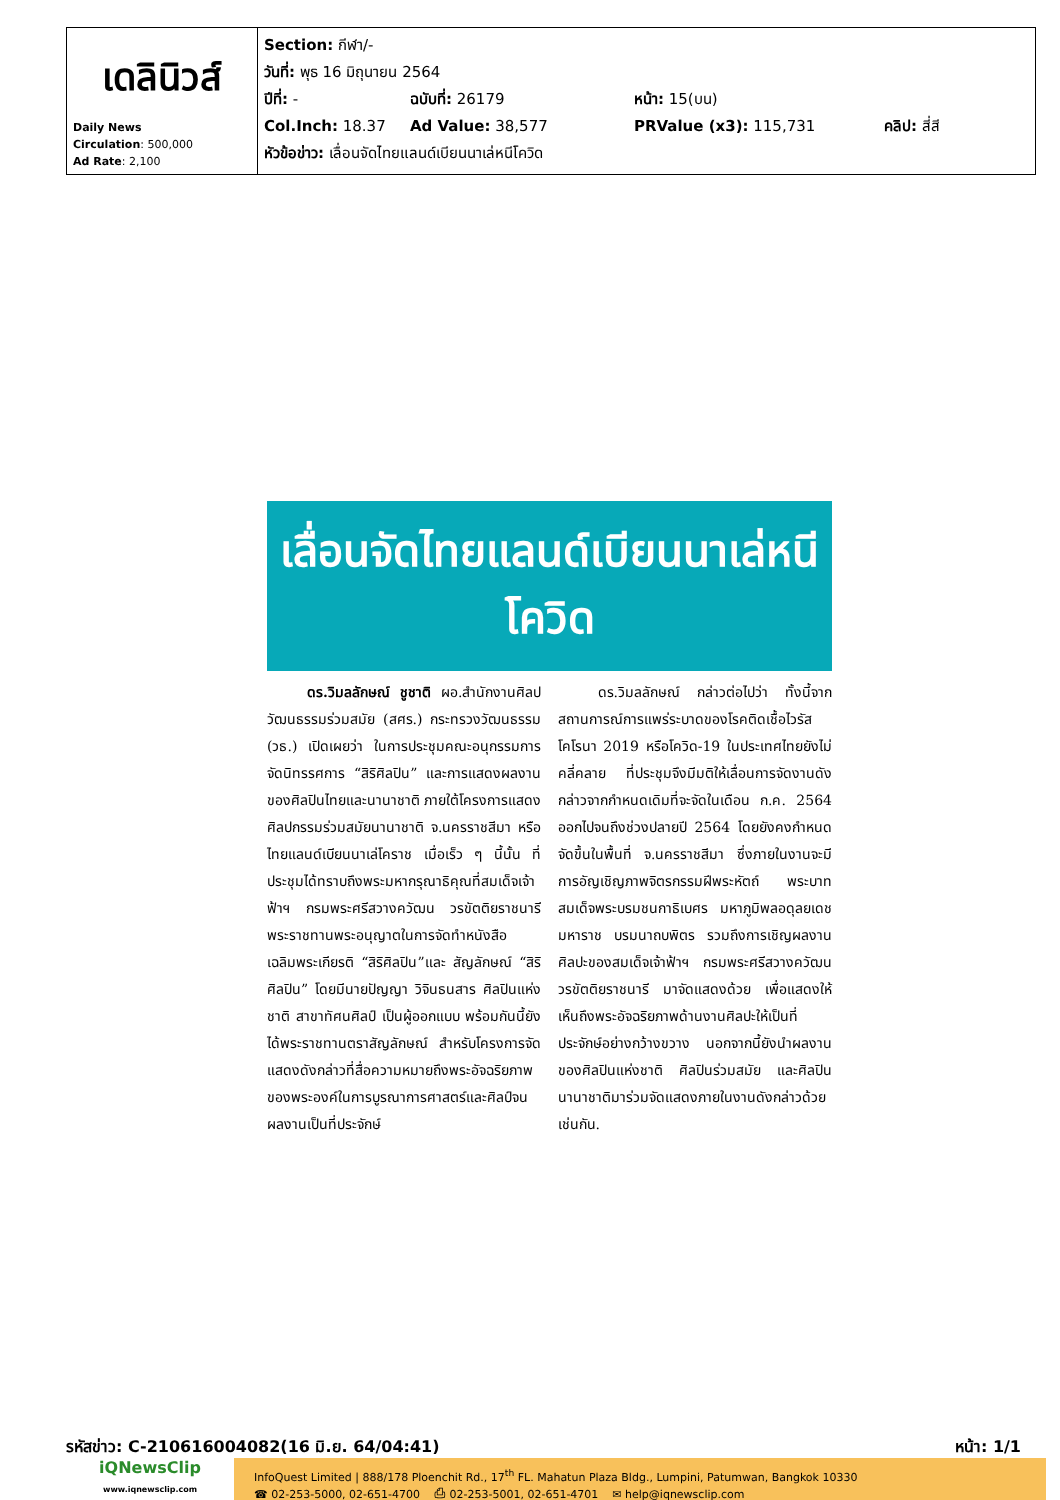| เดลินิวส์ Daily News Circulation : 500,000 Ad Rate : 2,100 | Section: กีฬา/- วันที่: พุธ 16 มิถุนายน 2564 ปีที่: - ฉบับที่: 26179 หน้า: 15(บน) Col.Inch: 18.37 Ad Value: 38,577 PRValue (x3): 115,731 คลิป: สี่สี หัวข้อข่าว: เลื่อนจัดไทยแลนด์เบียนนาเล่หนีโควิด |
เลื่อนจัดไทยแลนด์เบียนนาเล่หนีโควิด
ดร.วิมลลักษณ์ ชูชาติ ผอ.สำนักงานศิลปวัฒนธรรมร่วมสมัย (สศร.) กระทรวงวัฒนธรรม (วธ.) เปิดเผยว่า ในการประชุมคณะอนุกรรมการจัดนิทรรศการ “สิริศิลปิน” และการแสดงผลงานของศิลปินไทยและนานาชาติ ภายใต้โครงการแสดงศิลปกรรมร่วมสมัยนานาชาติ จ.นครราชสีมา หรือ ไทยแลนด์เบียนนาเล่โคราช เมื่อเร็ว ๆ นี้นั้น ที่ประชุมได้ทราบถึงพระมหากรุณาธิคุณที่สมเด็จเจ้าฟ้าฯ กรมพระศรีสวางควัฒน วรขัตติยราชนารี พระราชทานพระอนุญาตในการจัดทำหนังสือเฉลิมพระเกียรติ “สิริศิลปิน”และ สัญลักษณ์ “สิริศิลปิน” โดยมีนายปัญญา วิจินธนสาร ศิลปินแห่งชาติ สาขาทัศนศิลป์ เป็นผู้ออกแบบ พร้อมกันนี้ยังได้พระราชทานตราสัญลักษณ์ สำหรับโครงการจัดแสดงดังกล่าวที่สื่อความหมายถึงพระอัจฉริยภาพของพระองค์ในการบูรณาการศาสตร์และศิลป์จนผลงานเป็นที่ประจักษ์
ดร.วิมลลักษณ์ กล่าวต่อไปว่า ทั้งนี้จากสถานการณ์การแพร่ระบาดของโรคติดเชื้อไวรัสโคโรนา 2019 หรือโควิด-19 ในประเทศไทยยังไม่คลี่คลาย ที่ประชุมจึงมีมติให้เลื่อนการจัดงานดังกล่าวจากกำหนดเดิมที่จะจัดในเดือน ก.ค. 2564 ออกไปจนถึงช่วงปลายปี 2564 โดยยังคงกำหนดจัดขึ้นในพื้นที่ จ.นครราชสีมา ซึ่งภายในงานจะมีการอัญเชิญภาพจิตรกรรมฝีพระหัตถ์ พระบาทสมเด็จพระบรมชนกาธิเบศร มหาภูมิพลอดุลยเดชมหาราช บรมนาถบพิตร รวมถึงการเชิญผลงานศิลปะของสมเด็จเจ้าฟ้าฯ กรมพระศรีสวางควัฒน วรขัตติยราชนารี มาจัดแสดงด้วย เพื่อแสดงให้เห็นถึงพระอัจฉริยภาพด้านงานศิลปะให้เป็นที่ประจักษ์อย่างกว้างขวาง นอกจากนี้ยังนำผลงานของศิลปินแห่งชาติ ศิลปินร่วมสมัย และศิลปินนานาชาติมาร่วมจัดแสดงภายในงานดังกล่าวด้วยเช่นกัน.
รหัสข่าว: C-210616004082(16 มิ.ย. 64/04:41) หน้า: 1/1
iQNewsClip
www.iqnewsclip.com
InfoQuest Limited | 888/178 Ploenchit Rd., 17<sup>th</sup> FL. Mahatun Plaza Bldg., Lumpini, Patumwan, Bangkok 10330
☎ 02-253-5000, 02-651-4700 ⎙ 02-253-5001, 02-651-4701 ✉ help@iqnewsclip.com